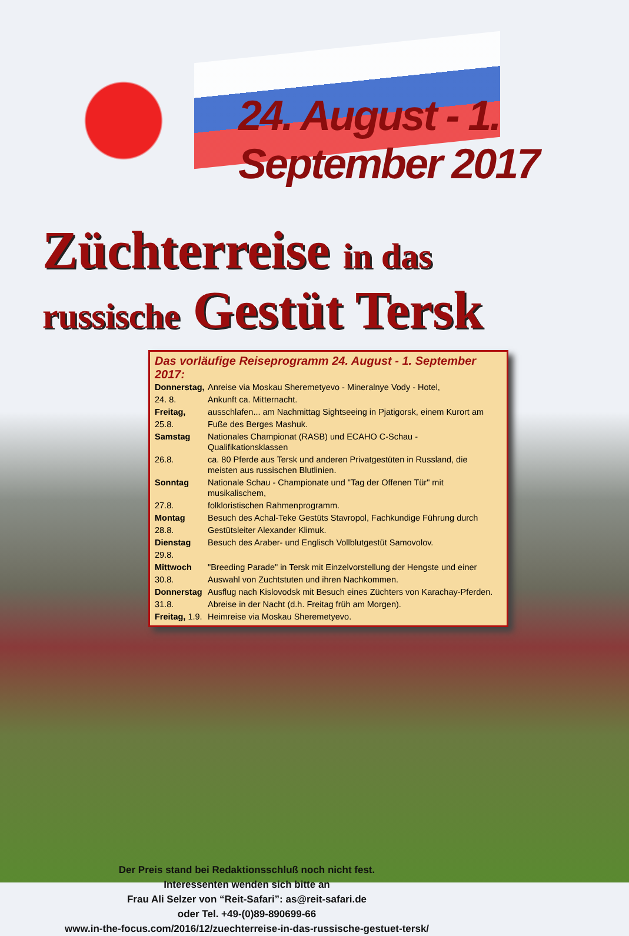24. August - 1. September 2017
Züchterreise in das
russische Gestüt Tersk
Das vorläufige Reiseprogramm 24. August - 1. September 2017:
| Donnerstag, | Anreise via Moskau Sheremetyevo - Mineralnye Vody - Hotel, |
| 24. 8. | Ankunft ca. Mitternacht. |
| Freitag, | ausschlafen... am Nachmittag Sightseeing in Pjatigorsk, einem Kurort am |
| 25.8. | Fuße des Berges Mashuk. |
| Samstag | Nationales Championat (RASB) und ECAHO C-Schau - Qualifikationsklassen |
| 26.8. | ca. 80 Pferde aus Tersk und anderen Privatgestüten in Russland, die meisten aus russischen Blutlinien. |
| Sonntag | Nationale Schau - Championate und "Tag der Offenen Tür" mit musikalischem, |
| 27.8. | folkloristischen Rahmenprogramm. |
| Montag | Besuch des Achal-Teke Gestüts Stavropol, Fachkundige Führung durch |
| 28.8. | Gestütsleiter Alexander Klimuk. |
| Dienstag | Besuch des Araber- und Englisch Vollblutgestüt Samovolov. |
| 29.8. | |
| Mittwoch | "Breeding Parade" in Tersk mit Einzelvorstellung der Hengste und einer |
| 30.8. | Auswahl von Zuchtstuten und ihren Nachkommen. |
| Donnerstag | Ausflug nach Kislovodsk mit Besuch eines Züchters von Karachay-Pferden. |
| 31.8. | Abreise in der Nacht (d.h. Freitag früh am Morgen). |
| Freitag, 1.9. | Heimreise via Moskau Sheremetyevo. |
Der Preis stand bei Redaktionsschluß noch nicht fest.
Interessenten wenden sich bitte an
Frau Ali Selzer von “Reit-Safari”: as@reit-safari.de
oder Tel. +49-(0)89-890699-66
www.in-the-focus.com/2016/12/zuechterreise-in-das-russische-gestuet-tersk/